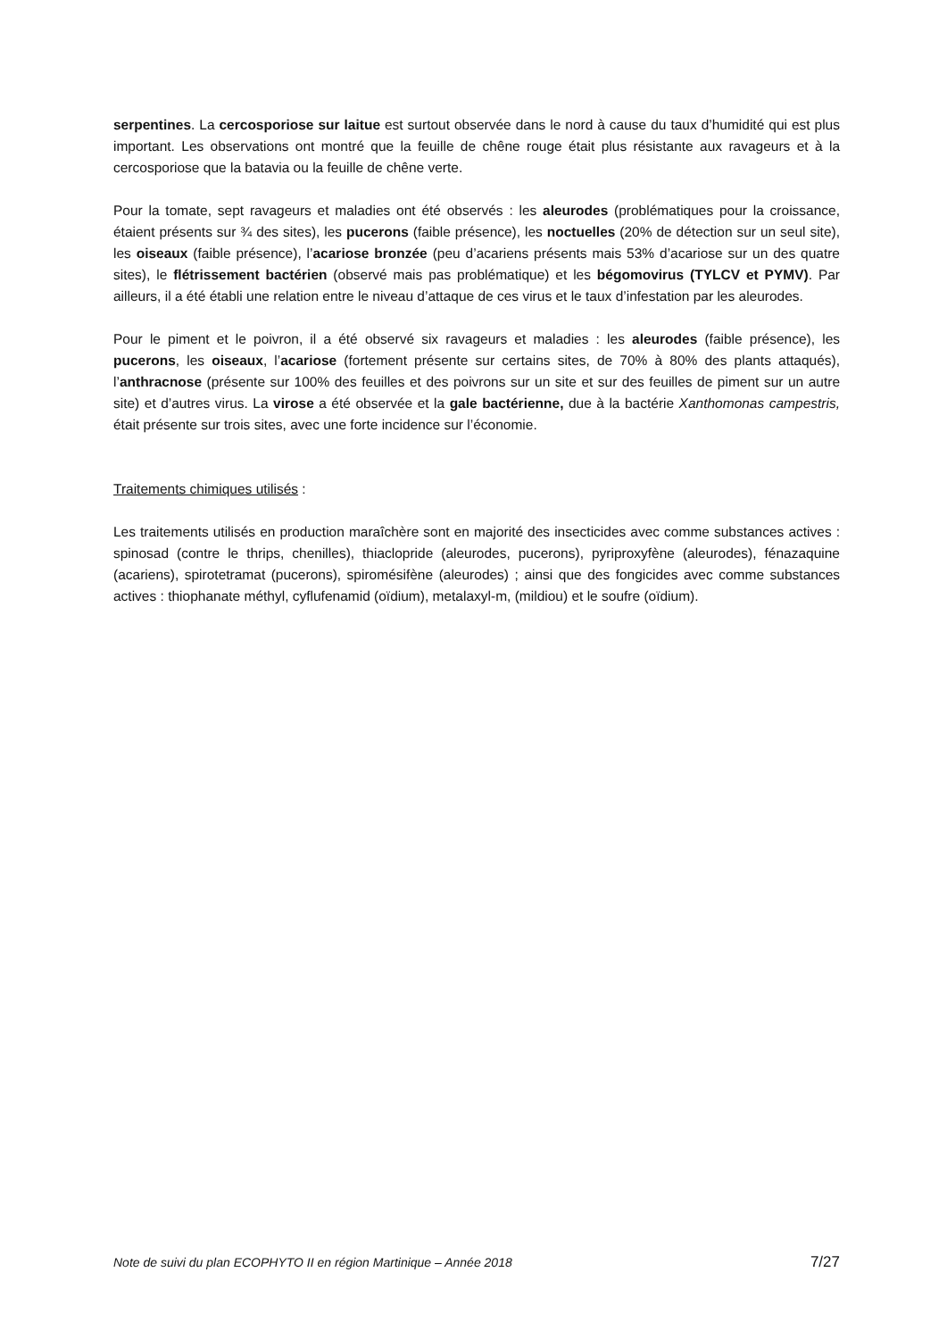serpentines. La cercosporiose sur laitue est surtout observée dans le nord à cause du taux d’humidité qui est plus important. Les observations ont montré que la feuille de chêne rouge était plus résistante aux ravageurs et à la cercosporiose que la batavia ou la feuille de chêne verte.
Pour la tomate, sept ravageurs et maladies ont été observés : les aleurodes (problématiques pour la croissance, étaient présents sur ¾ des sites), les pucerons (faible présence), les noctuelles (20% de détection sur un seul site), les oiseaux (faible présence), l’acariose bronzée (peu d’acariens présents mais 53% d’acariose sur un des quatre sites), le flétrissement bactérien (observé mais pas problématique) et les bégomovirus (TYLCV et PYMV). Par ailleurs, il a été établi une relation entre le niveau d’attaque de ces virus et le taux d’infestation par les aleurodes.
Pour le piment et le poivron, il a été observé six ravageurs et maladies : les aleurodes (faible présence), les pucerons, les oiseaux, l’acariose (fortement présente sur certains sites, de 70% à 80% des plants attaqués), l’anthracnose (présente sur 100% des feuilles et des poivrons sur un site et sur des feuilles de piment sur un autre site) et d’autres virus. La virose a été observée et la gale bactérienne, due à la bactérie Xanthomonas campestris, était présente sur trois sites, avec une forte incidence sur l’économie.
Traitements chimiques utilisés :
Les traitements utilisés en production maraîchère sont en majorité des insecticides avec comme substances actives : spinosad (contre le thrips, chenilles), thiaclopride (aleurodes, pucerons), pyriproxyfène (aleurodes), fénazaquine (acariens), spirotetramat (pucerons), spiromésifène (aleurodes) ; ainsi que des fongicides avec comme substances actives : thiophanate méthyl, cyflufenamid (oïdium), metalaxyl-m, (mildiou) et le soufre (oïdium).
Note de suivi du plan ECOPHYTO II en région Martinique – Année 2018 7/27